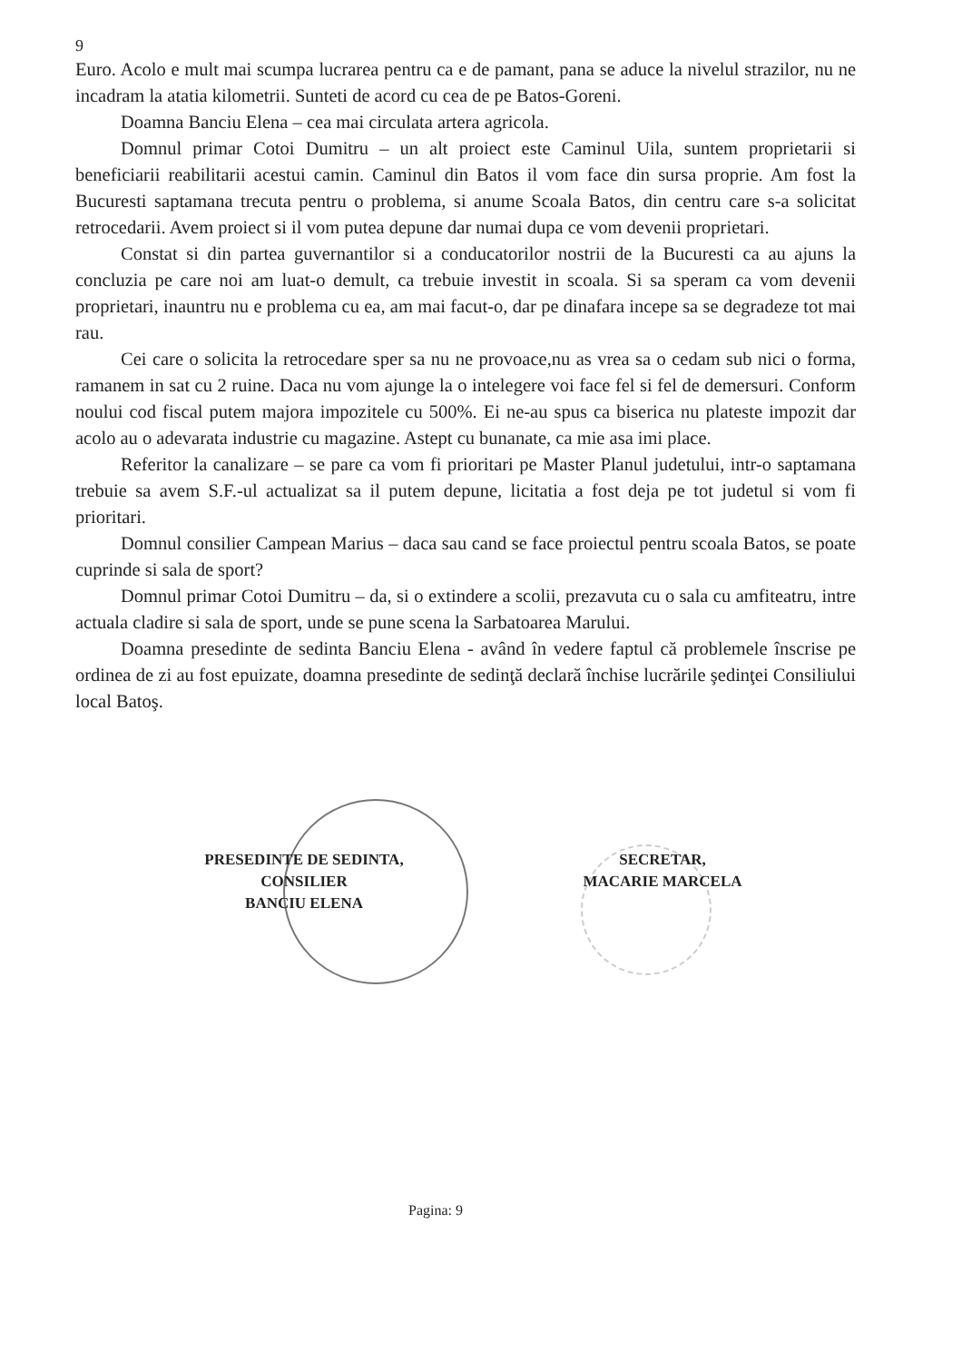9
Euro. Acolo e mult mai scumpa lucrarea pentru ca e de pamant, pana se aduce la nivelul strazilor, nu ne incadram la atatia kilometrii. Sunteti de acord cu cea de pe Batos-Goreni.
Doamna Banciu Elena – cea mai circulata artera agricola.
Domnul primar Cotoi Dumitru – un alt proiect este Caminul Uila, suntem proprietarii si beneficiarii reabilitarii acestui camin. Caminul din Batos il vom face din sursa proprie. Am fost la Bucuresti saptamana trecuta pentru o problema, si anume Scoala Batos, din centru care s-a solicitat retrocedarii. Avem proiect si il vom putea depune dar numai dupa ce vom devenii proprietari.
Constat si din partea guvernantilor si a conducatorilor nostrii de la Bucuresti ca au ajuns la concluzia pe care noi am luat-o demult, ca trebuie investit in scoala. Si sa speram ca vom devenii proprietari, inauntru nu e problema cu ea, am mai facut-o, dar pe dinafara incepe sa se degradeze tot mai rau.
Cei care o solicita la retrocedare sper sa nu ne provoace,nu as vrea sa o cedam sub nici o forma, ramanem in sat cu 2 ruine. Daca nu vom ajunge la o intelegere voi face fel si fel de demersuri. Conform noului cod fiscal putem majora impozitele cu 500%. Ei ne-au spus ca biserica nu plateste impozit dar acolo au o adevarata industrie cu magazine. Astept cu bunanate, ca mie asa imi place.
Referitor la canalizare – se pare ca vom fi prioritari pe Master Planul judetului, intr-o saptamana trebuie sa avem S.F.-ul actualizat sa il putem depune, licitatia a fost deja pe tot judetul si vom fi prioritari.
Domnul consilier Campean Marius – daca sau cand se face proiectul pentru scoala Batos, se poate cuprinde si sala de sport?
Domnul primar Cotoi Dumitru – da, si o extindere a scolii, prezavuta cu o sala cu amfiteatru, intre actuala cladire si sala de sport, unde se pune scena la Sarbatoarea Marului.
Doamna presedinte de sedinta Banciu Elena - având în vedere faptul că problemele înscrise pe ordinea de zi au fost epuizate, doamna presedinte de sedinţă declară închise lucrările şedinţei Consiliului local Batoş.
PRESEDINTE DE SEDINTA,
CONSILIER
BANCIU ELENA
SECRETAR,
MACARIE MARCELA
Pagina: 9